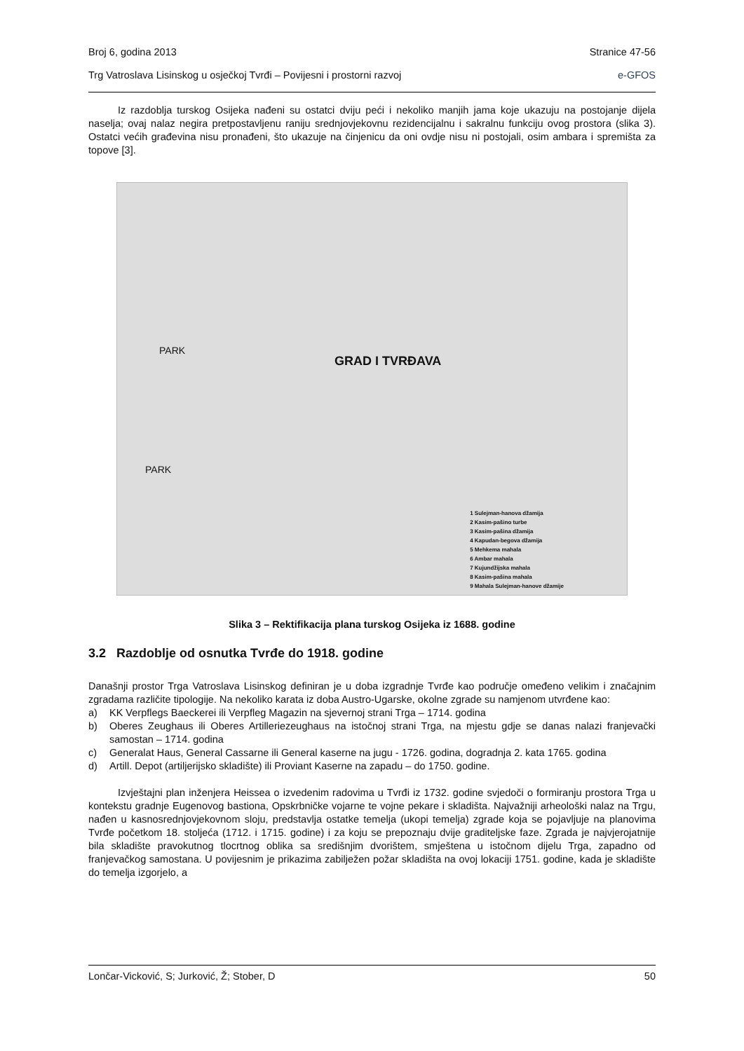Broj 6, godina 2013 Stranice 47-56
Trg Vatroslava Lisinskog u osječkoj Tvrđi – Povijesni i prostorni razvoj e-GFOS
Iz razdoblja turskog Osijeka nađeni su ostatci dviju peći i nekoliko manjih jama koje ukazuju na postojanje dijela naselja; ovaj nalaz negira pretpostavljenu raniju srednjovjekovnu rezidencijalnu i sakralnu funkciju ovog prostora (slika 3). Ostatci većih građevina nisu pronađeni, što ukazuje na činjenicu da oni ovdje nisu ni postojali, osim ambara i spremišta za topove [3].
GRAD I TVRĐAVA
PARK
PARK
1 Sulejman-hanova džamija
2 Kasim-pašino turbe
3 Kasim-pašina džamija
4 Kapudan-begova džamija
5 Mehkema mahala
6 Ambar mahala
7 Kujundžijska mahala
8 Kasim-pašina mahala
9 Mahala Sulejman-hanove džamije
Slika 3 – Rektifikacija plana turskog Osijeka iz 1688. godine
3.2 Razdoblje od osnutka Tvrđe do 1918. godine
Današnji prostor Trga Vatroslava Lisinskog definiran je u doba izgradnje Tvrđe kao područje omeđeno velikim i značajnim zgradama različite tipologije. Na nekoliko karata iz doba Austro-Ugarske, okolne zgrade su namjenom utvrđene kao:
a) KK Verpflegs Baeckerei ili Verpfleg Magazin na sjevernoj strani Trga – 1714. godina
b) Oberes Zeughaus ili Oberes Artilleriezeughaus na istočnoj strani Trga, na mjestu gdje se danas nalazi franjevački samostan – 1714. godina
c) Generalat Haus, General Cassarne ili General kaserne na jugu - 1726. godina, dogradnja 2. kata 1765. godina
d) Artill. Depot (artiljerijsko skladište) ili Proviant Kaserne na zapadu – do 1750. godine.
Izvještajni plan inženjera Heissea o izvedenim radovima u Tvrđi iz 1732. godine svjedoči o formiranju prostora Trga u kontekstu gradnje Eugenovog bastiona, Opskrbničke vojarne te vojne pekare i skladišta. Najvažniji arheološki nalaz na Trgu, nađen u kasnosrednjovjekovnom sloju, predstavlja ostatke temelja (ukopi temelja) zgrade koja se pojavljuje na planovima Tvrđe početkom 18. stoljeća (1712. i 1715. godine) i za koju se prepoznaju dvije graditeljske faze. Zgrada je najvjerojatnije bila skladište pravokutnog tlocrtnog oblika sa središnjim dvorištem, smještena u istočnom dijelu Trga, zapadno od franjevačkog samostana. U povijesnim je prikazima zabilježen požar skladišta na ovoj lokaciji 1751. godine, kada je skladište do temelja izgorjelo, a
Lončar-Vicković, S; Jurković, Ž; Stober, D 50